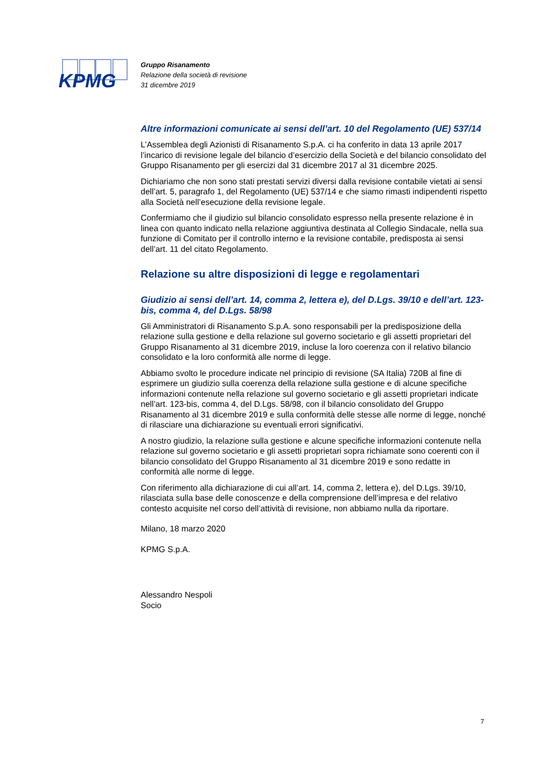KPMG
Gruppo Risanamento
Relazione della società di revisione
31 dicembre 2019
Altre informazioni comunicate ai sensi dell’art. 10 del Regolamento (UE) 537/14
L’Assemblea degli Azionisti di Risanamento S.p.A. ci ha conferito in data 13 aprile 2017 l’incarico di revisione legale del bilancio d’esercizio della Società e del bilancio consolidato del Gruppo Risanamento per gli esercizi dal 31 dicembre 2017 al 31 dicembre 2025.
Dichiariamo che non sono stati prestati servizi diversi dalla revisione contabile vietati ai sensi dell’art. 5, paragrafo 1, del Regolamento (UE) 537/14 e che siamo rimasti indipendenti rispetto alla Società nell’esecuzione della revisione legale.
Confermiamo che il giudizio sul bilancio consolidato espresso nella presente relazione è in linea con quanto indicato nella relazione aggiuntiva destinata al Collegio Sindacale, nella sua funzione di Comitato per il controllo interno e la revisione contabile, predisposta ai sensi dell’art. 11 del citato Regolamento.
Relazione su altre disposizioni di legge e regolamentari
Giudizio ai sensi dell’art. 14, comma 2, lettera e), del D.Lgs. 39/10 e dell’art. 123-bis, comma 4, del D.Lgs. 58/98
Gli Amministratori di Risanamento S.p.A. sono responsabili per la predisposizione della relazione sulla gestione e della relazione sul governo societario e gli assetti proprietari del Gruppo Risanamento al 31 dicembre 2019, incluse la loro coerenza con il relativo bilancio consolidato e la loro conformità alle norme di legge.
Abbiamo svolto le procedure indicate nel principio di revisione (SA Italia) 720B al fine di esprimere un giudizio sulla coerenza della relazione sulla gestione e di alcune specifiche informazioni contenute nella relazione sul governo societario e gli assetti proprietari indicate nell’art. 123-bis, comma 4, del D.Lgs. 58/98, con il bilancio consolidato del Gruppo Risanamento al 31 dicembre 2019 e sulla conformità delle stesse alle norme di legge, nonché di rilasciare una dichiarazione su eventuali errori significativi.
A nostro giudizio, la relazione sulla gestione e alcune specifiche informazioni contenute nella relazione sul governo societario e gli assetti proprietari sopra richiamate sono coerenti con il bilancio consolidato del Gruppo Risanamento al 31 dicembre 2019 e sono redatte in conformità alle norme di legge.
Con riferimento alla dichiarazione di cui all’art. 14, comma 2, lettera e), del D.Lgs. 39/10, rilasciata sulla base delle conoscenze e della comprensione dell’impresa e del relativo contesto acquisite nel corso dell’attività di revisione, non abbiamo nulla da riportare.
Milano, 18 marzo 2020
KPMG S.p.A.
Alessandro Nespoli
Socio
7